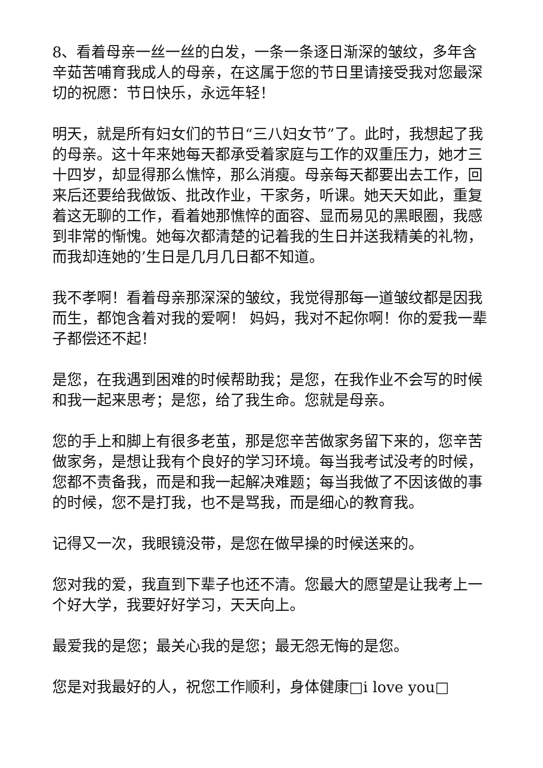8、看着母亲一丝一丝的白发，一条一条逐日渐深的皱纹，多年含辛茹苦哺育我成人的母亲，在这属于您的节日里请接受我对您最深切的祝愿：节日快乐，永远年轻！
明天，就是所有妇女们的节日“三八妇女节”了。此时，我想起了我的母亲。这十年来她每天都承受着家庭与工作的双重压力，她才三十四岁，却显得那么憔悴，那么消瘦。母亲每天都要出去工作，回来后还要给我做饭、批改作业，干家务，听课。她天天如此，重复着这无聊的工作，看着她那憔悴的面容、显而易见的黑眼圈，我感到非常的惭愧。她每次都清楚的记着我的生日并送我精美的礼物，而我却连她的’生日是几月几日都不知道。
我不孝啊！看着母亲那深深的皱纹，我觉得那每一道皱纹都是因我而生，都饱含着对我的爱啊！ 妈妈，我对不起你啊！你的爱我一辈子都偿还不起！
是您，在我遇到困难的时候帮助我；是您，在我作业不会写的时候和我一起来思考；是您，给了我生命。您就是母亲。
您的手上和脚上有很多老茧，那是您辛苦做家务留下来的，您辛苦做家务，是想让我有个良好的学习环境。每当我考试没考的时候，您都不责备我，而是和我一起解决难题；每当我做了不因该做的事的时候，您不是打我，也不是骂我，而是细心的教育我。
记得又一次，我眼镜没带，是您在做早操的时候送来的。
您对我的爱，我直到下辈子也还不清。您最大的愿望是让我考上一个好大学，我要好好学习，天天向上。
最爱我的是您；最关心我的是您；最无怨无悔的是您。
您是对我最好的人，祝您工作顺利，身体健康□i love you□